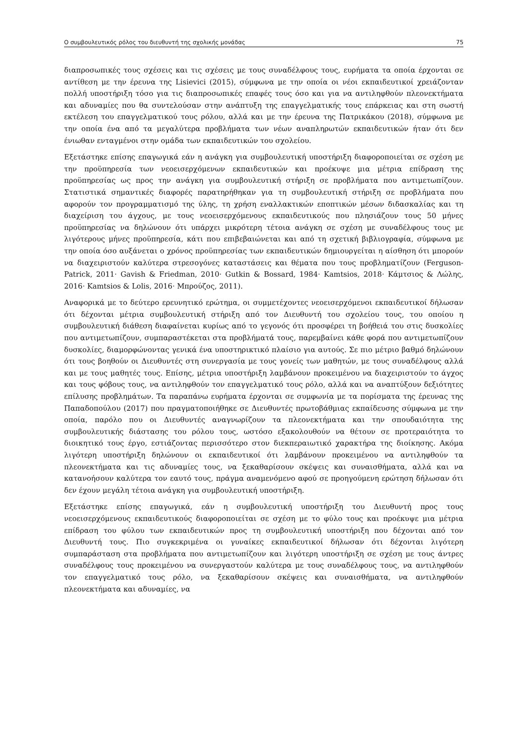Ο συμβουλευτικός ρόλος του διευθυντή της σχολικής μονάδας 75
διαπροσωπικές τους σχέσεις και τις σχέσεις με τους συναδέλφους τους, ευρήματα τα οποία έρχονται σε αντίθεση με την έρευνα της Lisievici (2015), σύμφωνα με την οποία οι νέοι εκπαιδευτικοί χρειάζονταν πολλή υποστήριξη τόσο για τις διαπροσωπικές επαφές τους όσο και για να αντιληφθούν πλεονεκτήματα και αδυναμίες που θα συντελούσαν στην ανάπτυξη της επαγγελματικής τους επάρκειας και στη σωστή εκτέλεση του επαγγελματικού τους ρόλου, αλλά και με την έρευνα της Πατρικάκου (2018), σύμφωνα με την οποία ένα από τα μεγαλύτερα προβλήματα των νέων αναπληρωτών εκπαιδευτικών ήταν ότι δεν ένιωθαν ενταγμένοι στην ομάδα των εκπαιδευτικών του σχολείου.
Εξετάστηκε επίσης επαγωγικά εάν η ανάγκη για συμβουλευτική υποστήριξη διαφοροποιείται σε σχέση με την προϋπηρεσία των νεοεισερχόμενων εκπαιδευτικών και προέκυψε μια μέτρια επίδραση της προϋπηρεσίας ως προς την ανάγκη για συμβουλευτική στήριξη σε προβλήματα που αντιμετωπίζουν. Στατιστικά σημαντικές διαφορές παρατηρήθηκαν για τη συμβουλευτική στήριξη σε προβλήματα που αφορούν τον προγραμματισμό της ύλης, τη χρήση εναλλακτικών εποπτικών μέσων διδασκαλίας και τη διαχείριση του άγχους, με τους νεοεισερχόμενους εκπαιδευτικούς που πλησιάζουν τους 50 μήνες προϋπηρεσίας να δηλώνουν ότι υπάρχει μικρότερη τέτοια ανάγκη σε σχέση με συναδέλφους τους με λιγότερους μήνες προϋπηρεσία, κάτι που επιβεβαιώνεται και από τη σχετική βιβλιογραφία, σύμφωνα με την οποία όσο αυξάνεται ο χρόνος προϋπηρεσίας των εκπαιδευτικών δημιουργείται η αίσθηση ότι μπορούν να διαχειριστούν καλύτερα στρεσογόνες καταστάσεις και θέματα που τους προβληματίζουν (Ferguson-Patrick, 2011· Gavish & Friedman, 2010· Gutkin & Bossard, 1984· Kamtsios, 2018· Κάμτσιος & Λώλης, 2016· Kamtsios & Lolis, 2016· Μπρούζος, 2011).
Αναφορικά με το δεύτερο ερευνητικό ερώτημα, οι συμμετέχοντες νεοεισερχόμενοι εκπαιδευτικοί δήλωσαν ότι δέχονται μέτρια συμβουλευτική στήριξη από τον Διευθυντή του σχολείου τους, του οποίου η συμβουλευτική διάθεση διαφαίνεται κυρίως από το γεγονός ότι προσφέρει τη βοήθειά του στις δυσκολίες που αντιμετωπίζουν, συμπαραστέκεται στα προβλήματά τους, παρεμβαίνει κάθε φορά που αντιμετωπίζουν δυσκολίες, διαμορφώνοντας γενικά ένα υποστηρικτικό πλαίσιο για αυτούς. Σε πιο μέτριο βαθμό δηλώνουν ότι τους βοηθούν οι Διευθυντές στη συνεργασία με τους γονείς των μαθητών, με τους συναδέλφους αλλά και με τους μαθητές τους. Επίσης, μέτρια υποστήριξη λαμβάνουν προκειμένου να διαχειριστούν το άγχος και τους φόβους τους, να αντιληφθούν τον επαγγελματικό τους ρόλο, αλλά και να αναπτύξουν δεξιότητες επίλυσης προβλημάτων. Τα παραπάνω ευρήματα έρχονται σε συμφωνία με τα πορίσματα της έρευνας της Παπαδοπούλου (2017) που πραγματοποιήθηκε σε Διευθυντές πρωτοβάθμιας εκπαίδευσης σύμφωνα με την οποία, παρόλο που οι Διευθυντές αναγνωρίζουν τα πλεονεκτήματα και την σπουδαιότητα της συμβουλευτικής διάστασης του ρόλου τους, ωστόσο εξακολουθούν να θέτουν σε προτεραιότητα το διοικητικό τους έργο, εστιάζοντας περισσότερο στον διεκπεραιωτικό χαρακτήρα της διοίκησης. Ακόμα λιγότερη υποστήριξη δηλώνουν οι εκπαιδευτικοί ότι λαμβάνουν προκειμένου να αντιληφθούν τα πλεονεκτήματα και τις αδυναμίες τους, να ξεκαθαρίσουν σκέψεις και συναισθήματα, αλλά και να κατανοήσουν καλύτερα τον εαυτό τους, πράγμα αναμενόμενο αφού σε προηγούμενη ερώτηση δήλωσαν ότι δεν έχουν μεγάλη τέτοια ανάγκη για συμβουλευτική υποστήριξη.
Εξετάστηκε επίσης επαγωγικά, εάν η συμβουλευτική υποστήριξη του Διευθυντή προς τους νεοεισερχόμενους εκπαιδευτικούς διαφοροποιείται σε σχέση με το φύλο τους και προέκυψε μια μέτρια επίδραση του φύλου των εκπαιδευτικών προς τη συμβουλευτική υποστήριξη που δέχονται από τον Διευθυντή τους. Πιο συγκεκριμένα οι γυναίκες εκπαιδευτικοί δήλωσαν ότι δέχονται λιγότερη συμπαράσταση στα προβλήματα που αντιμετωπίζουν και λιγότερη υποστήριξη σε σχέση με τους άντρες συναδέλφους τους προκειμένου να συνεργαστούν καλύτερα με τους συναδέλφους τους, να αντιληφθούν τον επαγγελματικό τους ρόλο, να ξεκαθαρίσουν σκέψεις και συναισθήματα, να αντιληφθούν πλεονεκτήματα και αδυναμίες, να